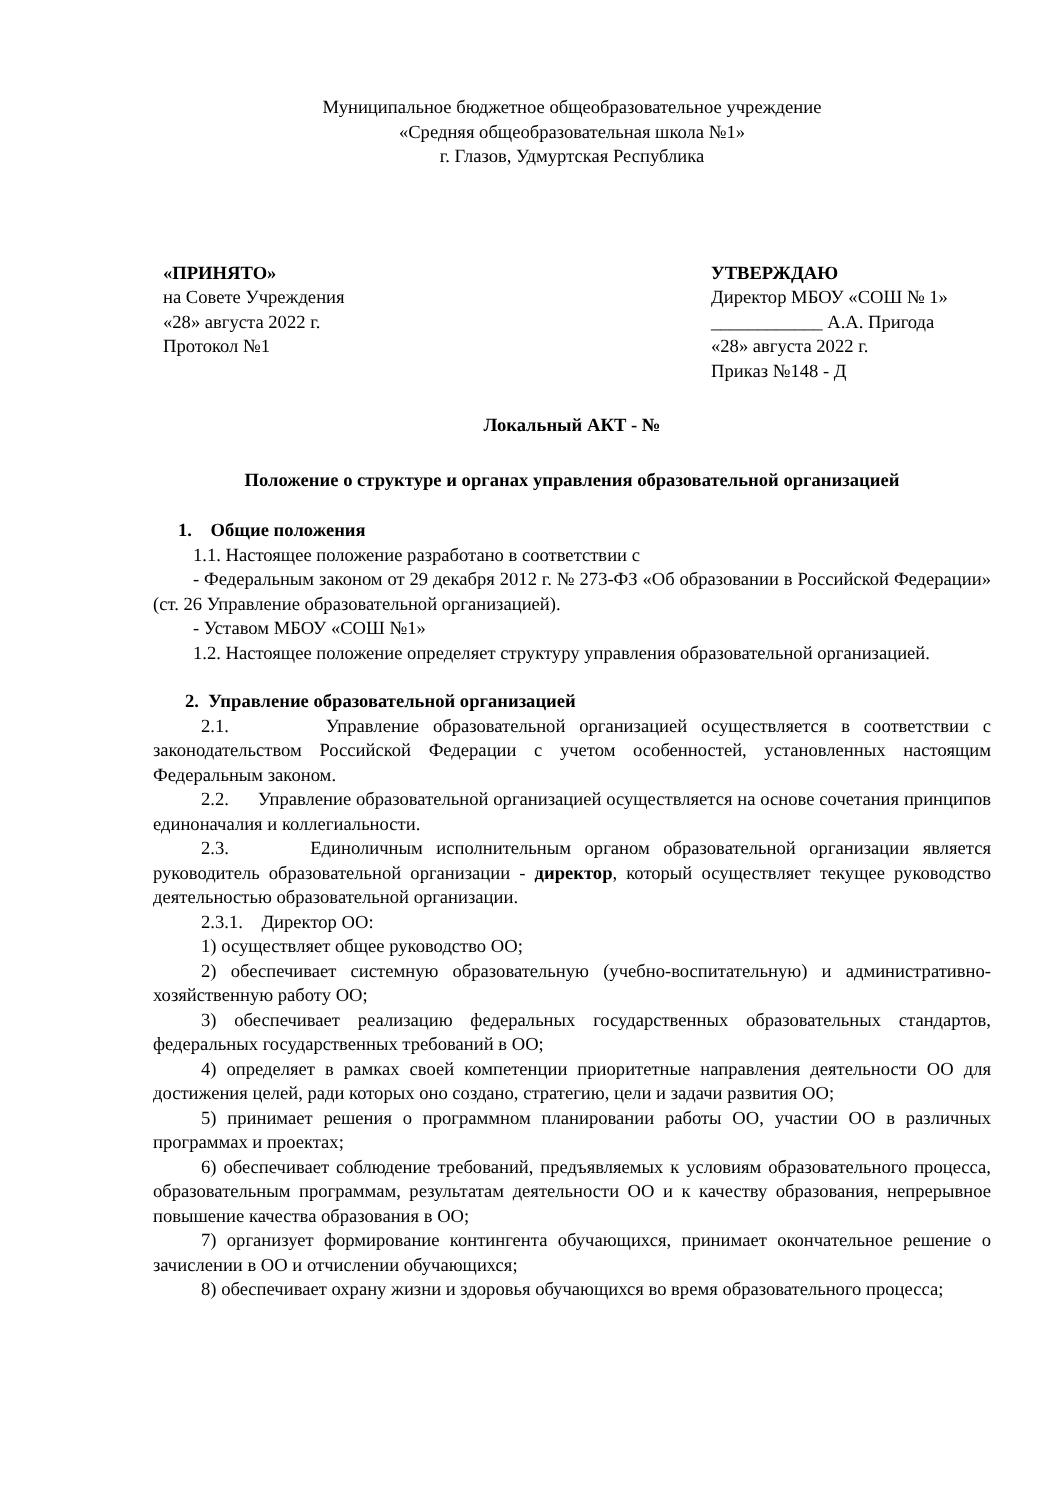Муниципальное бюджетное общеобразовательное учреждение
«Средняя общеобразовательная школа №1»
г. Глазов, Удмуртская Республика
«ПРИНЯТО»
на Совете Учреждения
«28» августа 2022 г.
Протокол №1
УТВЕРЖДАЮ
Директор МБОУ «СОШ № 1»
____________ А.А. Пригода
«28» августа 2022 г.
Приказ №148 - Д
Локальный АКТ - №
Положение о структуре и органах управления образовательной организацией
1. Общие положения
1.1. Настоящее положение разработано в соответствии с
- Федеральным законом от 29 декабря 2012 г. № 273-ФЗ «Об образовании в Российской Федерации» (ст. 26 Управление образовательной организацией).
- Уставом МБОУ «СОШ №1»
1.2. Настоящее положение определяет структуру управления образовательной организацией.
2. Управление образовательной организацией
2.1. Управление образовательной организацией осуществляется в соответствии с законодательством Российской Федерации с учетом особенностей, установленных настоящим Федеральным законом.
2.2. Управление образовательной организацией осуществляется на основе сочетания принципов единоначалия и коллегиальности.
2.3. Единоличным исполнительным органом образовательной организации является руководитель образовательной организации - директор, который осуществляет текущее руководство деятельностью образовательной организации.
2.3.1. Директор ОО:
1) осуществляет общее руководство ОО;
2) обеспечивает системную образовательную (учебно-воспитательную) и административно-хозяйственную работу ОО;
3) обеспечивает реализацию федеральных государственных образовательных стандартов, федеральных государственных требований в ОО;
4) определяет в рамках своей компетенции приоритетные направления деятельности ОО для достижения целей, ради которых оно создано, стратегию, цели и задачи развития ОО;
5) принимает решения о программном планировании работы ОО, участии ОО в различных программах и проектах;
6) обеспечивает соблюдение требований, предъявляемых к условиям образовательного процесса, образовательным программам, результатам деятельности ОО и к качеству образования, непрерывное повышение качества образования в ОО;
7) организует формирование контингента обучающихся, принимает окончательное решение о зачислении в ОО и отчислении обучающихся;
8) обеспечивает охрану жизни и здоровья обучающихся во время образовательного процесса;